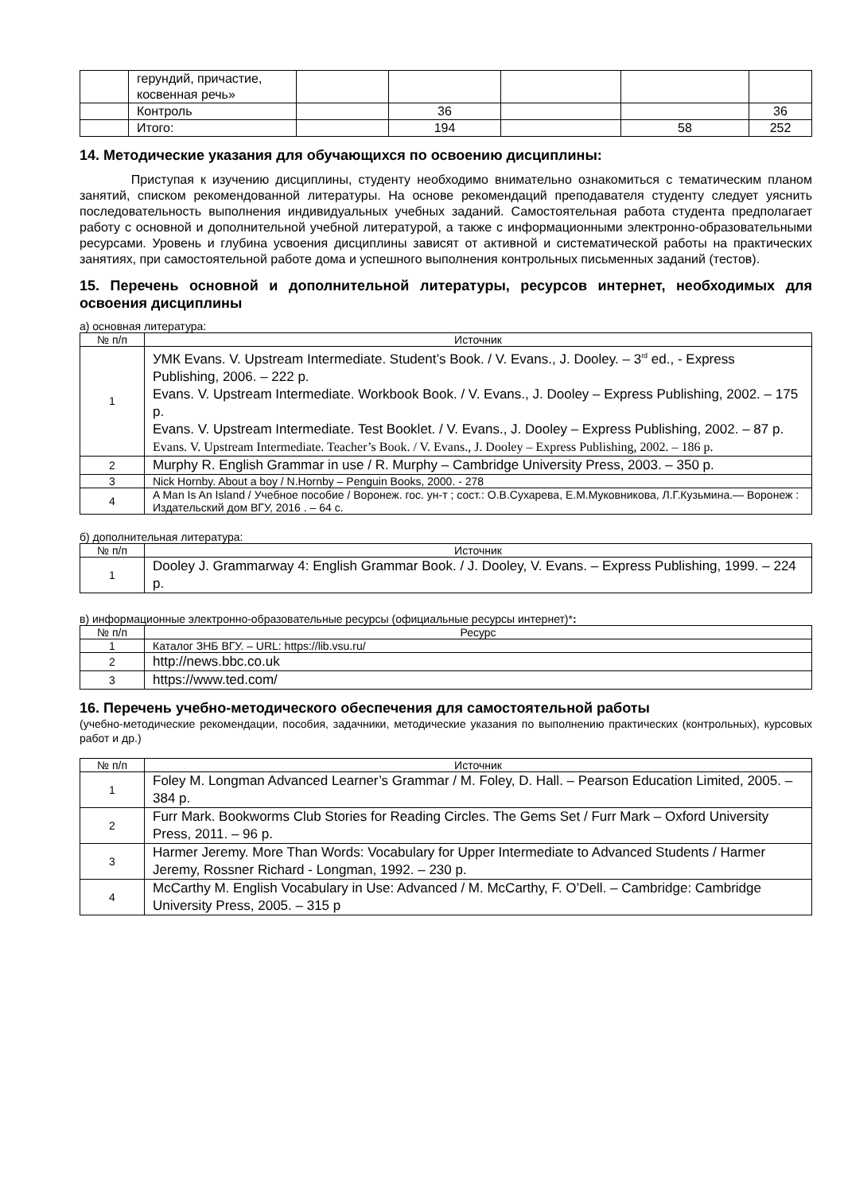| | герундий, причастие, косвенная речь» | | | | | |
| | Контроль | | 36 | | | 36 |
| | Итого: | | 194 | | 58 | 252 |
14. Методические указания для обучающихся по освоению дисциплины:
Приступая к изучению дисциплины, студенту необходимо внимательно ознакомиться с тематическим планом занятий, списком рекомендованной литературы. На основе рекомендаций преподавателя студенту следует уяснить последовательность выполнения индивидуальных учебных заданий. Самостоятельная работа студента предполагает работу с основной и дополнительной учебной литературой, а также с информационными электронно-образовательными ресурсами. Уровень и глубина усвоения дисциплины зависят от активной и систематической работы на практических занятиях, при самостоятельной работе дома и успешного выполнения контрольных письменных заданий (тестов).
15. Перечень основной и дополнительной литературы, ресурсов интернет, необходимых для освоения дисциплины
а) основная литература:
| № п/п | Источник |
| --- | --- |
| 1 | УМК Evans. V. Upstream Intermediate. Student’s Book. / V. Evans., J. Dooley. – 3<sup>rd</sup> ed., - Express Publishing, 2006. – 222 p. Evans. V. Upstream Intermediate. Workbook Book. / V. Evans., J. Dooley – Express Publishing, 2002. – 175 p. Evans. V. Upstream Intermediate. Test Booklet. / V. Evans., J. Dooley – Express Publishing, 2002. – 87 p. Evans. V. Upstream Intermediate. Teacher’s Book. / V. Evans., J. Dooley – Express Publishing, 2002. – 186 p. |
| 2 | Murphy R. English Grammar in use / R. Murphy – Cambridge University Press, 2003. – 350 p. |
| 3 | Nick Hornby. About a boy / N.Hornby – Penguin Books, 2000. - 278 |
| 4 | A Man Is An Island / Учебное пособие / Воронеж. гос. ун-т ; сост.: О.В.Сухарева, Е.М.Муковникова, Л.Г.Кузьмина.— Воронеж : Издательский дом ВГУ, 2016 . – 64 с. |
б) дополнительная литература:
| № п/п | Источник |
| --- | --- |
| 1 | Dooley J. Grammarway 4: English Grammar Book. / J. Dooley, V. Evans. – Express Publishing, 1999. – 224 p. |
в) информационные электронно-образовательные ресурсы (официальные ресурсы интернет)*:
| № п/п | Ресурс |
| --- | --- |
| 1 | Каталог ЗНБ ВГУ. – URL: https://lib.vsu.ru/ |
| 2 | http://news.bbc.co.uk |
| 3 | https://www.ted.com/ |
16. Перечень учебно-методического обеспечения для самостоятельной работы
(учебно-методические рекомендации, пособия, задачники, методические указания по выполнению практических (контрольных), курсовых работ и др.)
| № п/п | Источник |
| --- | --- |
| 1 | Foley M. Longman Advanced Learner’s Grammar / M. Foley, D. Hall. – Pearson Education Limited, 2005. – 384 p. |
| 2 | Furr Mark. Bookworms Club Stories for Reading Circles. The Gems Set / Furr Mark – Oxford University Press, 2011. – 96 p. |
| 3 | Harmer Jeremy. More Than Words: Vocabulary for Upper Intermediate to Advanced Students / Harmer Jeremy, Rossner Richard - Longman, 1992. – 230 p. |
| 4 | McCarthy M. English Vocabulary in Use: Advanced / M. McCarthy, F. O’Dell. – Cambridge: Cambridge University Press, 2005. – 315 p |